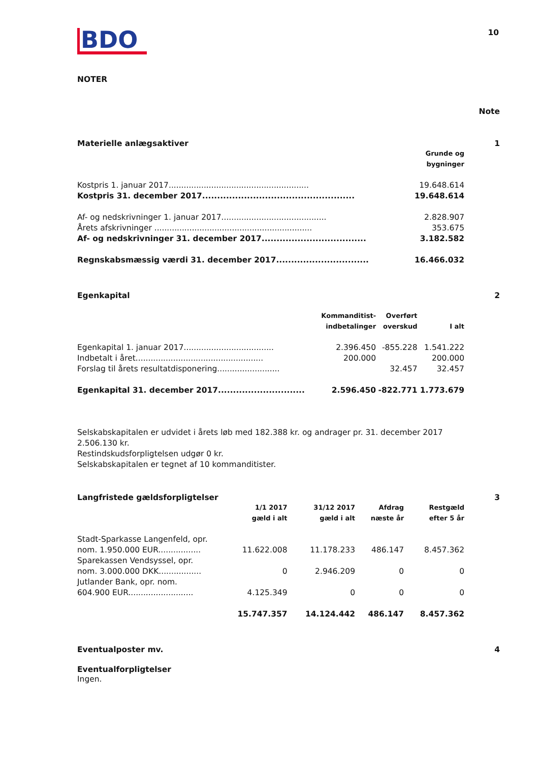BDO
10
NOTER
Note
Materielle anlægsaktiver 1
| | Grunde og bygninger |
| --- | --- |
| Kostpris 1. januar 2017........................................................ | 19.648.614 |
| Kostpris 31. december 2017................................................... | 19.648.614 |
| Af- og nedskrivninger 1. januar 2017.......................................... | 2.828.907 |
| Årets afskrivninger ............................................................... | 353.675 |
| Af- og nedskrivninger 31. december 2017................................... | 3.182.582 |
| Regnskabsmæssig værdi 31. december 2017............................... | 16.466.032 |
Egenkapital 2
| | Kommanditist- indbetalinger | Overført overskud | I alt |
| --- | --- | --- | --- |
| Egenkapital 1. januar 2017.................................... | 2.396.450 | -855.228 | 1.541.222 |
| Indbetalt i året................................................... | 200.000 | | 200.000 |
| Forslag til årets resultatdisponering......................... | | 32.457 | 32.457 |
| Egenkapital 31. december 2017............................. | 2.596.450 | -822.771 | 1.773.679 |
Selskabskapitalen er udvidet i årets løb med 182.388 kr. og andrager pr. 31. december 2017 2.506.130 kr.
Restindskudsforpligtelsen udgør 0 kr.
Selskabskapitalen er tegnet af 10 kommanditister.
Langfristede gældsforpligtelser 3
| | 1/1 2017 gæld i alt | 31/12 2017 gæld i alt | Afdrag næste år | Restgæld efter 5 år |
| --- | --- | --- | --- | --- |
| Stadt-Sparkasse Langenfeld, opr. nom. 1.950.000 EUR................. | 11.622.008 | 11.178.233 | 486.147 | 8.457.362 |
| Sparekassen Vendsyssel, opr. nom. 3.000.000 DKK................. | 0 | 2.946.209 | 0 | 0 |
| Jutlander Bank, opr. nom. 604.900 EUR.......................... | 4.125.349 | 0 | 0 | 0 |
| | 15.747.357 | 14.124.442 | 486.147 | 8.457.362 |
Eventualposter mv. 4
Eventualforpligtelser
Ingen.